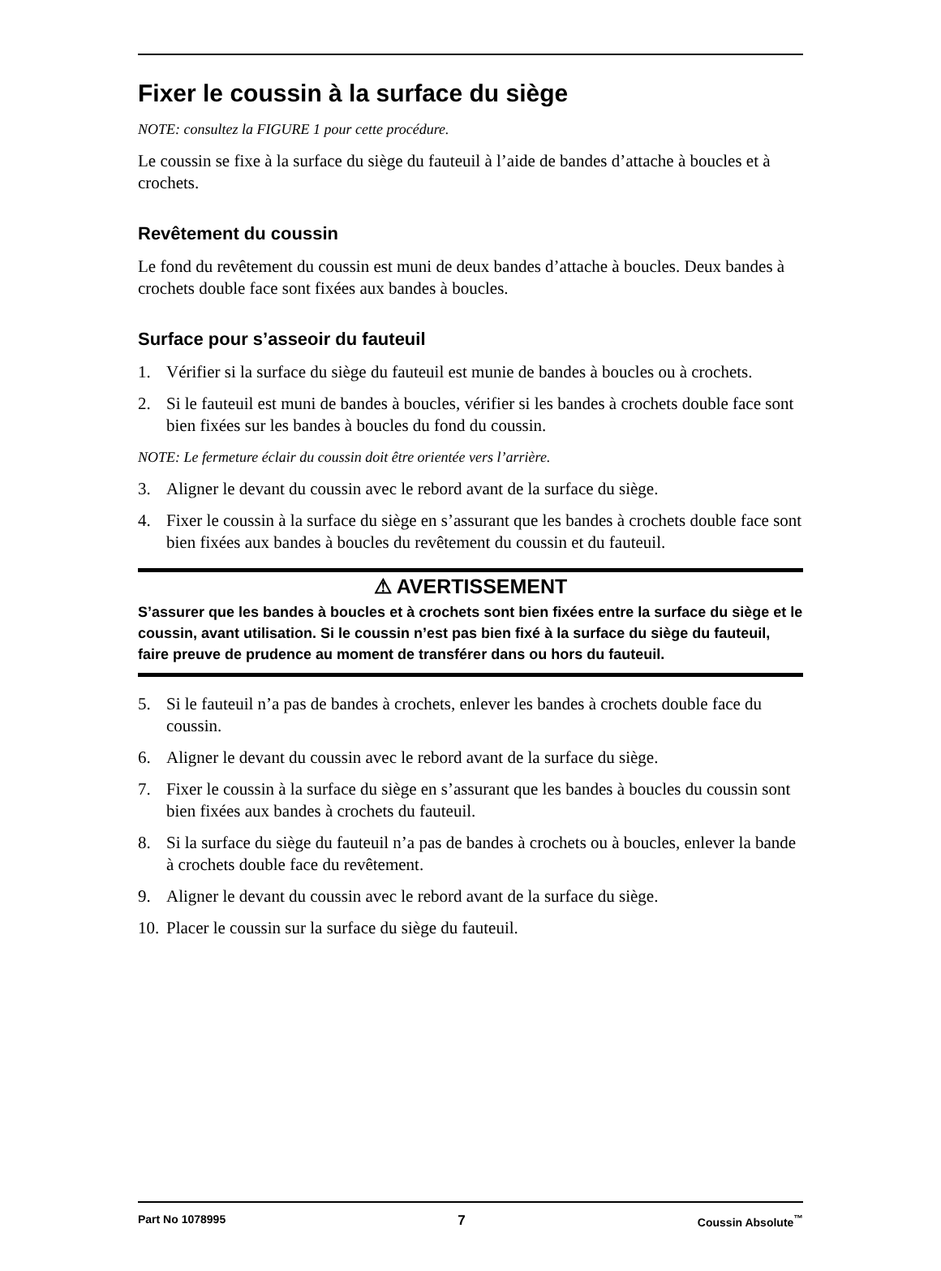Fixer le coussin à la surface du siège
NOTE: consultez la FIGURE 1 pour cette procédure.
Le coussin se fixe à la surface du siège du fauteuil à l’aide de bandes d’attache à boucles et à crochets.
Revêtement du coussin
Le fond du revêtement du coussin est muni de deux bandes d’attache à boucles. Deux bandes à crochets double face sont fixées aux bandes à boucles.
Surface pour s’asseoir du fauteuil
1. Vérifier si la surface du siège du fauteuil est munie de bandes à boucles ou à crochets.
2. Si le fauteuil est muni de bandes à boucles, vérifier si les bandes à crochets double face sont bien fixées sur les bandes à boucles du fond du coussin.
NOTE: Le fermeture éclair du coussin doit être orientée vers l’arrière.
3. Aligner le devant du coussin avec le rebord avant de la surface du siège.
4. Fixer le coussin à la surface du siège en s’assurant que les bandes à crochets double face sont bien fixées aux bandes à boucles du revêtement du coussin et du fauteuil.
⚠ AVERTISSEMENT
S’assurer que les bandes à boucles et à crochets sont bien fixées entre la surface du siège et le coussin, avant utilisation. Si le coussin n’est pas bien fixé à la surface du siège du fauteuil, faire preuve de prudence au moment de transférer dans ou hors du fauteuil.
5. Si le fauteuil n’a pas de bandes à crochets, enlever les bandes à crochets double face du coussin.
6. Aligner le devant du coussin avec le rebord avant de la surface du siège.
7. Fixer le coussin à la surface du siège en s’assurant que les bandes à boucles du coussin sont bien fixées aux bandes à crochets du fauteuil.
8. Si la surface du siège du fauteuil n’a pas de bandes à crochets ou à boucles, enlever la bande à crochets double face du revêtement.
9. Aligner le devant du coussin avec le rebord avant de la surface du siège.
10. Placer le coussin sur la surface du siège du fauteuil.
Part No 1078995 7 Coussin Absolute<sup>™</sup>